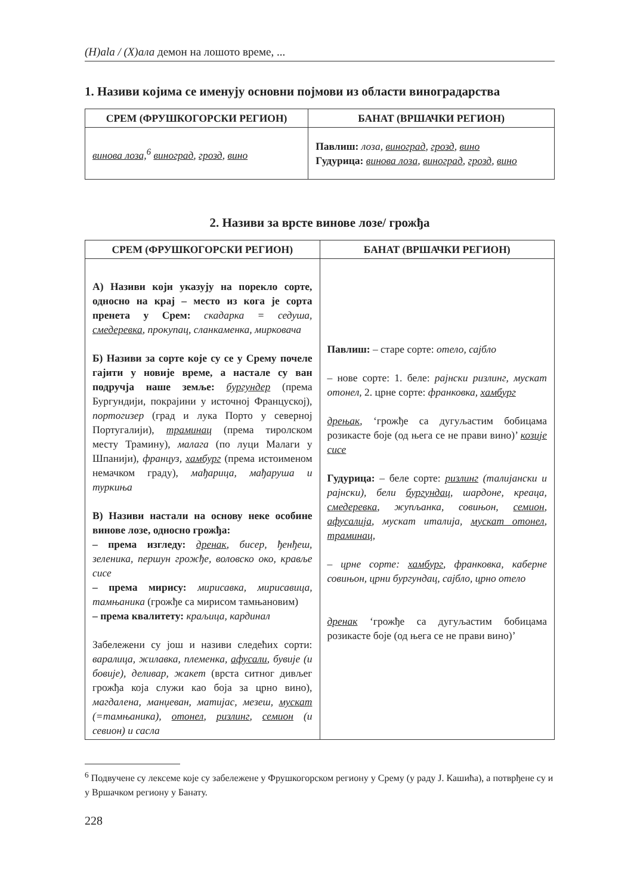(H)ala / (X)ала демон на лошото време, ...
1. Називи којима се именују основни појмови из области виноградарства
| СРЕМ (ФРУШКОГОРСКИ РЕГИОН) | БАНАТ (ВРШАЧКИ РЕГИОН) |
| --- | --- |
| винова лоза,<sup>6</sup> виноград , грозд , вино | Павлиш: лоза, виноград , грозд , вино Гудурица: винова лоза , виноград , грозд , вино |
2. Називи за врсте винове лозе/ грожђа
| СРЕМ (ФРУШКОГОРСКИ РЕГИОН) | БАНАТ (ВРШАЧКИ РЕГИОН) |
| --- | --- |
| А) Називи који указују на порекло сорте, односно на крај – место из кога је сорта пренета у Срем: скадарка = седуша, смедеревка , прокупац, сланкаменка, мирковача Б) Називи за сорте које су се у Срему почеле гајити у новије време, а настале су ван подручја наше земље: бургундер (према Бургундији, покрајини у источној Француској), портогизер (град и лука Порто у северној Португалији), траминац (према тиролском месту Трамину), малага (по луци Малаги у Шпанији), француз, хамбург (према истоименом немачком граду), мађарица, мађаруша и туркиња В) Називи настали на основу неке особине винове лозе, односно грожђа: – према изгледу: дренак , бисер, ђенђеш, зеленика, першун грожђе, воловско око, крављe сисе – према мирису: мирисавка, мирисавица, тамњаника (грожђе са мирисом тамњановим) – према квалитету: краљица, кардинал Забележени су још и називи следећих сорти: варалица, жилавка, племенка, афусали , бувије (и бовије), деливар, жакет (врста ситног дивљег грожђа која служи као боја за црно вино), магдалена, манџеван, матијас, мезеш, мускат (=тамњаника), отонел , ризлинг , семион (и севион) и сасла | Павлиш: – старе сорте: отело, сајбло – нове сорте: 1. беле: рајнски ризлинг, мускат отонел , 2. црне сорте: франковка, хамбург дрењак , ‘грожђе са дугуљастим бобицама розикасте боје (од њега се не прави вино)’ козије сисе Гудурица: – беле сорте: ризлинг (талијански и рајнски), бели бургундац , шардоне, креаца, смедеревка , жупљанка, совињон, семион , афусалија , мускат италија, мускат отонел , траминац , – црне сорте: хамбург , франковка, каберне совињон, црни бургундац, сајбло, црно отело дренак ‘грожђе са дугуљастим бобицама розикасте боје (од њега се не прави вино)’ |
<sup>6</sup> Подвучене су лексеме које су забележене у Фрушкогорском региону у Срему (у раду Ј. Кашића), а потврђене су и у Вршачком региону у Банату.
228